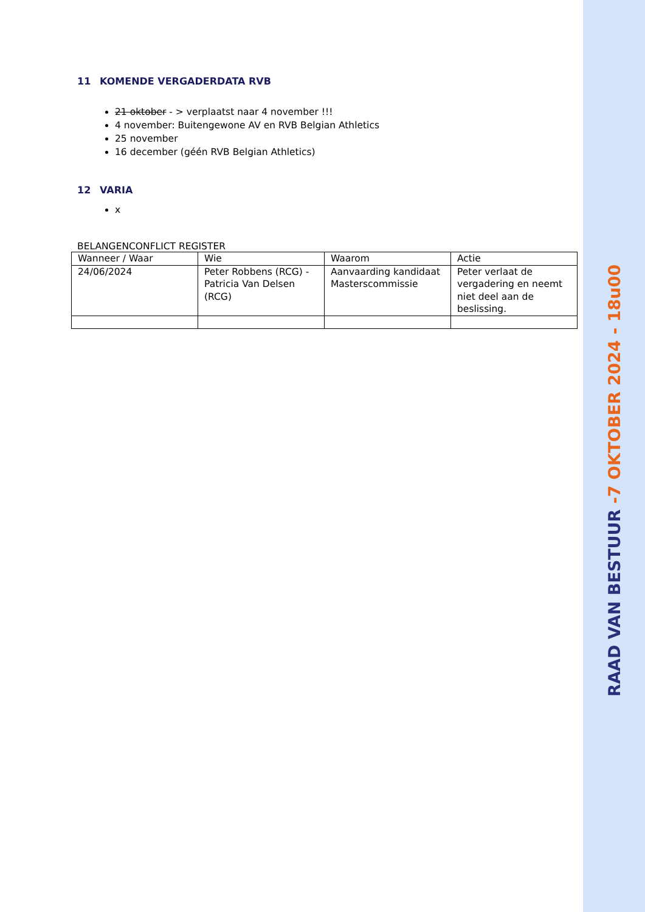11 KOMENDE VERGADERDATA RVB
21 oktober - > verplaatst naar 4 november !!!
4 november: Buitengewone AV en RVB Belgian Athletics
25 november
16 december (géén RVB Belgian Athletics)
12 VARIA
x
BELANGENCONFLICT REGISTER
| Wanneer / Waar | Wie | Waarom | Actie |
| --- | --- | --- | --- |
| 24/06/2024 | Peter Robbens (RCG) - Patricia Van Delsen (RCG) | Aanvaarding kandidaat Masterscommissie | Peter verlaat de vergadering en neemt niet deel aan de beslissing. |
RAAD VAN BESTUUR -7 OKTOBER 2024 - 18u00